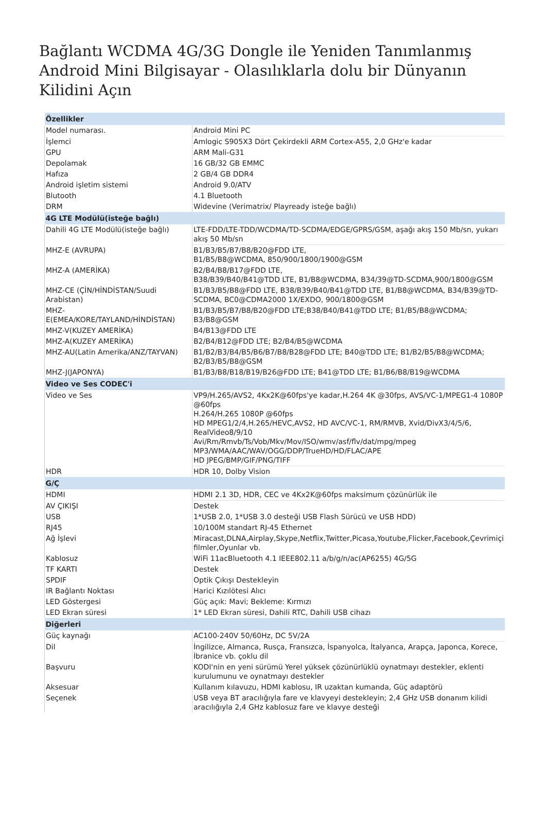Bağlantı WCDMA 4G/3G Dongle ile Yeniden Tanımlanmış Android Mini Bilgisayar - Olasılıklarla dolu bir Dünyanın Kilidini Açın
| Özellikler | |
| Model numarası. | Android Mini PC |
| İşlemci | Amlogic S905X3 Dört Çekirdekli ARM Cortex-A55, 2,0 GHz'e kadar |
| GPU | ARM Mali-G31 |
| Depolamak | 16 GB/32 GB EMMC |
| Hafıza | 2 GB/4 GB DDR4 |
| Android işletim sistemi | Android 9.0/ATV |
| Blutooth | 4.1 Bluetooth |
| DRM | Widevine (Verimatrix/ Playready isteğe bağlı) |
| 4G LTE Modülü(isteğe bağlı) | |
| Dahili 4G LTE Modülü(isteğe bağlı) | LTE-FDD/LTE-TDD/WCDMA/TD-SCDMA/EDGE/GPRS/GSM, aşağı akış 150 Mb/sn, yukarı akış 50 Mb/sn |
| MHZ-E (AVRUPA) | B1/B3/B5/B7/B8/B20@FDD LTE, B1/B5/B8@WCDMA, 850/900/1800/1900@GSM |
| MHZ-A (AMERİKA) | B2/B4/B8/B17@FDD LTE, B38/B39/B40/B41@TDD LTE, B1/B8@WCDMA, B34/39@TD-SCDMA,900/1800@GSM |
| MHZ-CE (ÇİN/HİNDİSTAN/Suudi Arabistan) | B1/B3/B5/B8@FDD LTE, B38/B39/B40/B41@TDD LTE, B1/B8@WCDMA, B34/B39@TD-SCDMA, BC0@CDMA2000 1X/EXDO, 900/1800@GSM |
| MHZ-E(EMEA/KORE/TAYLAND/HİNDİSTAN) | B1/B3/B5/B7/B8/B20@FDD LTE;B38/B40/B41@TDD LTE; B1/B5/B8@WCDMA; B3/B8@GSM |
| MHZ-V(KUZEY AMERİKA) | B4/B13@FDD LTE |
| MHZ-A(KUZEY AMERİKA) | B2/B4/B12@FDD LTE; B2/B4/B5@WCDMA |
| MHZ-AU(Latin Amerika/ANZ/TAYVAN) | B1/B2/B3/B4/B5/B6/B7/B8/B28@FDD LTE; B40@TDD LTE; B1/B2/B5/B8@WCDMA; B2/B3/B5/B8@GSM |
| MHZ-J(JAPONYA) | B1/B3/B8/B18/B19/B26@FDD LTE; B41@TDD LTE; B1/B6/B8/B19@WCDMA |
| Video ve Ses CODEC'i | |
| Video ve Ses | VP9/H.265/AVS2, 4Kx2K@60fps'ye kadar,H.264 4K @30fps, AVS/VC-1/MPEG1-4 1080P @60fps H.264/H.265 1080P @60fps HD MPEG1/2/4,H.265/HEVC,AVS2, HD AVC/VC-1, RM/RMVB, Xvid/DivX3/4/5/6, RealVideo8/9/10 Avi/Rm/Rmvb/Ts/Vob/Mkv/Mov/ISO/wmv/asf/flv/dat/mpg/mpeg MP3/WMA/AAC/WAV/OGG/DDP/TrueHD/HD/FLAC/APE HD JPEG/BMP/GIF/PNG/TIFF |
| HDR | HDR 10, Dolby Vision |
| G/Ç | |
| HDMI | HDMI 2.1 3D, HDR, CEC ve 4Kx2K@60fps maksimum çözünürlük ile |
| AV ÇIKIŞI | Destek |
| USB | 1*USB 2.0, 1*USB 3.0 desteği USB Flash Sürücü ve USB HDD) |
| RJ45 | 10/100M standart RJ-45 Ethernet |
| Ağ İşlevi | Miracast,DLNA,Airplay,Skype,Netflix,Twitter,Picasa,Youtube,Flicker,Facebook,Çevrimiçi filmler,Oyunlar vb. |
| Kablosuz | WiFi 11acBluetooth 4.1 IEEE802.11 a/b/g/n/ac(AP6255) 4G/5G |
| TF KARTI | Destek |
| SPDIF | Optik Çıkışı Destekleyin |
| IR Bağlantı Noktası | Harici Kızılötesi Alıcı |
| LED Göstergesi | Güç açık: Mavi; Bekleme: Kırmızı |
| LED Ekran süresi | 1* LED Ekran süresi, Dahili RTC, Dahili USB cihazı |
| Diğerleri | |
| Güç kaynağı | AC100-240V 50/60Hz, DC 5V/2A |
| Dil | İngilizce, Almanca, Rusça, Fransızca, İspanyolca, İtalyanca, Arapça, Japonca, Korece, İbranice vb. çoklu dil |
| Başvuru | KODI'nin en yeni sürümü Yerel yüksek çözünürlüklü oynatmayı destekler, eklenti kurulumunu ve oynatmayı destekler |
| Aksesuar | Kullanım kılavuzu, HDMI kablosu, IR uzaktan kumanda, Güç adaptörü |
| Seçenek | USB veya BT aracılığıyla fare ve klavyeyi destekleyin; 2,4 GHz USB donanım kilidi aracılığıyla 2,4 GHz kablosuz fare ve klavye desteği |